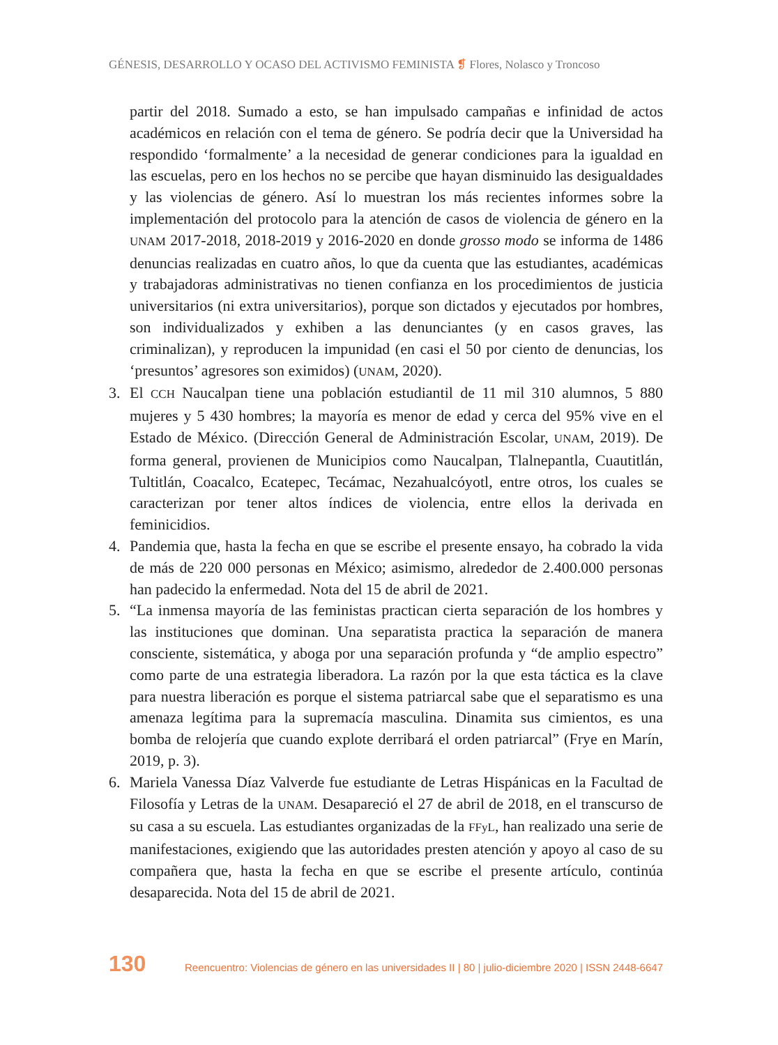GÉNESIS, DESARROLLO Y OCASO DEL ACTIVISMO FEMINISTA ❡ Flores, Nolasco y Troncoso
partir del 2018. Sumado a esto, se han impulsado campañas e infinidad de actos académicos en relación con el tema de género. Se podría decir que la Universidad ha respondido ‘formalmente’ a la necesidad de generar condiciones para la igualdad en las escuelas, pero en los hechos no se percibe que hayan disminuido las desigualdades y las violencias de género. Así lo muestran los más recientes informes sobre la implementación del protocolo para la atención de casos de violencia de género en la UNAM 2017-2018, 2018-2019 y 2016-2020 en donde grosso modo se informa de 1486 denuncias realizadas en cuatro años, lo que da cuenta que las estudiantes, académicas y trabajadoras administrativas no tienen confianza en los procedimientos de justicia universitarios (ni extra universitarios), porque son dictados y ejecutados por hombres, son individualizados y exhiben a las denunciantes (y en casos graves, las criminalizan), y reproducen la impunidad (en casi el 50 por ciento de denuncias, los ‘presuntos’ agresores son eximidos) (UNAM, 2020).
3. El CCH Naucalpan tiene una población estudiantil de 11 mil 310 alumnos, 5 880 mujeres y 5 430 hombres; la mayoría es menor de edad y cerca del 95% vive en el Estado de México. (Dirección General de Administración Escolar, UNAM, 2019). De forma general, provienen de Municipios como Naucalpan, Tlalnepantla, Cuautitlán, Tultitlán, Coacalco, Ecatepec, Tecámac, Nezahualcóyotl, entre otros, los cuales se caracterizan por tener altos índices de violencia, entre ellos la derivada en feminicidios.
4. Pandemia que, hasta la fecha en que se escribe el presente ensayo, ha cobrado la vida de más de 220 000 personas en México; asimismo, alrededor de 2.400.000 personas han padecido la enfermedad. Nota del 15 de abril de 2021.
5. “La inmensa mayoría de las feministas practican cierta separación de los hombres y las instituciones que dominan. Una separatista practica la separación de manera consciente, sistemática, y aboga por una separación profunda y “de amplio espectro” como parte de una estrategia liberadora. La razón por la que esta táctica es la clave para nuestra liberación es porque el sistema patriarcal sabe que el separatismo es una amenaza legítima para la supremacía masculina. Dinamita sus cimientos, es una bomba de relojería que cuando explote derribará el orden patriarcal” (Frye en Marín, 2019, p. 3).
6. Mariela Vanessa Díaz Valverde fue estudiante de Letras Hispánicas en la Facultad de Filosofía y Letras de la UNAM. Desapareció el 27 de abril de 2018, en el transcurso de su casa a su escuela. Las estudiantes organizadas de la FFyL, han realizado una serie de manifestaciones, exigiendo que las autoridades presten atención y apoyo al caso de su compañera que, hasta la fecha en que se escribe el presente artículo, continúa desaparecida. Nota del 15 de abril de 2021.
130 Reencuentro: Violencias de género en las universidades II | 80 | julio-diciembre 2020 | ISSN 2448-6647